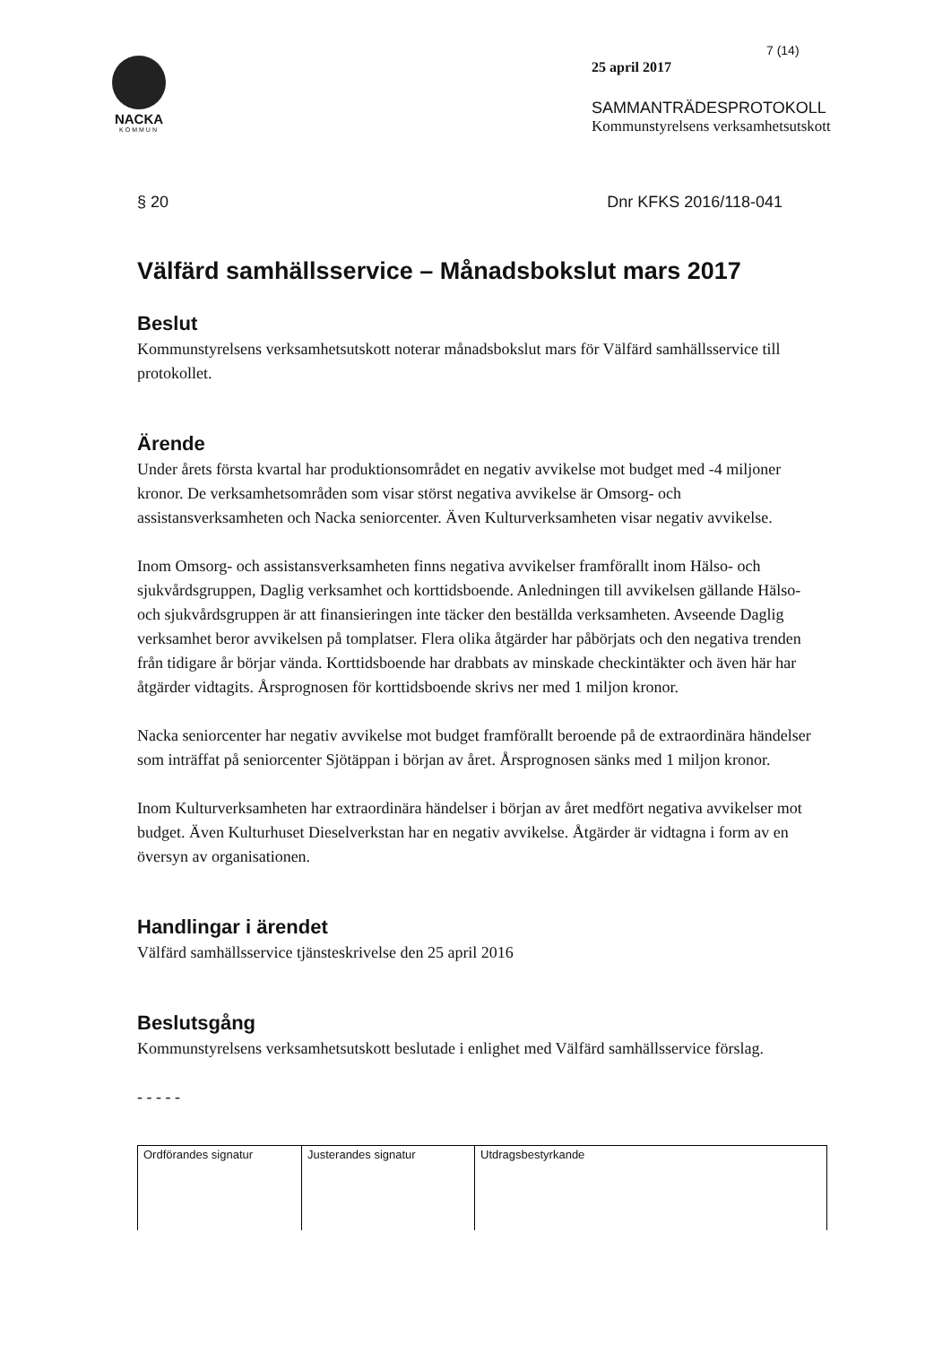NACKA
KOMMUN
7 (14)
25 april 2017
SAMMANTRÄDESPROTOKOLL
Kommunstyrelsens verksamhetsutskott
§ 20 Dnr KFKS 2016/118-041
Välfärd samhällsservice – Månadsbokslut mars 2017
Beslut
Kommunstyrelsens verksamhetsutskott noterar månadsbokslut mars för Välfärd samhällsservice till protokollet.
Ärende
Under årets första kvartal har produktionsområdet en negativ avvikelse mot budget med -4 miljoner kronor. De verksamhetsområden som visar störst negativa avvikelse är Omsorg- och assistansverksamheten och Nacka seniorcenter. Även Kulturverksamheten visar negativ avvikelse.
Inom Omsorg- och assistansverksamheten finns negativa avvikelser framförallt inom Hälso- och sjukvårdsgruppen, Daglig verksamhet och korttidsboende. Anledningen till avvikelsen gällande Hälso- och sjukvårdsgruppen är att finansieringen inte täcker den beställda verksamheten. Avseende Daglig verksamhet beror avvikelsen på tomplatser. Flera olika åtgärder har påbörjats och den negativa trenden från tidigare år börjar vända. Korttidsboende har drabbats av minskade checkintäkter och även här har åtgärder vidtagits. Årsprognosen för korttidsboende skrivs ner med 1 miljon kronor.
Nacka seniorcenter har negativ avvikelse mot budget framförallt beroende på de extraordinära händelser som inträffat på seniorcenter Sjötäppan i början av året. Årsprognosen sänks med 1 miljon kronor.
Inom Kulturverksamheten har extraordinära händelser i början av året medfört negativa avvikelser mot budget. Även Kulturhuset Dieselverkstan har en negativ avvikelse. Åtgärder är vidtagna i form av en översyn av organisationen.
Handlingar i ärendet
Välfärd samhällsservice tjänsteskrivelse den 25 april 2016
Beslutsgång
Kommunstyrelsens verksamhetsutskott beslutade i enlighet med Välfärd samhällsservice förslag.
- - - - -
| Ordförandes signatur | Justerandes signatur | Utdragsbestyrkande |